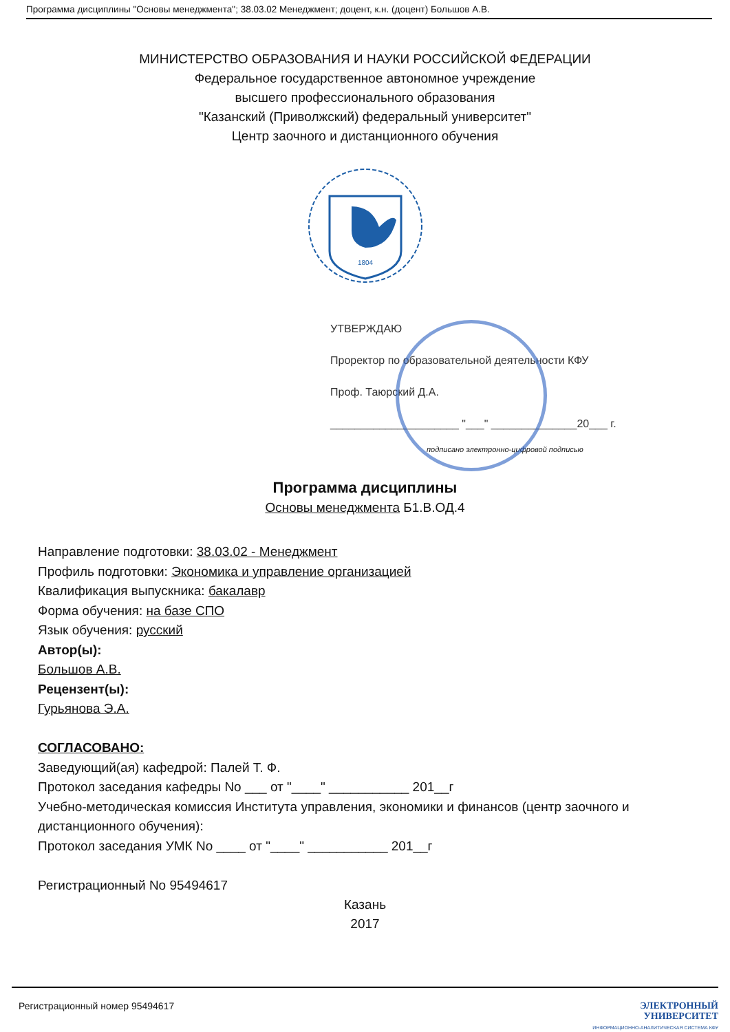Программа дисциплины "Основы менеджмента"; 38.03.02 Менеджмент; доцент, к.н. (доцент) Большов А.В.
МИНИСТЕРСТВО ОБРАЗОВАНИЯ И НАУКИ РОССИЙСКОЙ ФЕДЕРАЦИИ
Федеральное государственное автономное учреждение
высшего профессионального образования
"Казанский (Приволжский) федеральный университет"
Центр заочного и дистанционного обучения
1804
УТВЕРЖДАЮ
Проректор по образовательной деятельности КФУ
Проф. Таюрский Д.А.
_____________________ "___" ______________20___ г.
подписано электронно-цифровой подписью
Программа дисциплины
Основы менеджмента Б1.В.ОД.4
Направление подготовки: 38.03.02 - Менеджмент
Профиль подготовки: Экономика и управление организацией
Квалификация выпускника: бакалавр
Форма обучения: на базе СПО
Язык обучения: русский
Автор(ы):
Большов А.В.
Рецензент(ы):
Гурьянова Э.А.
СОГЛАСОВАНО:
Заведующий(ая) кафедрой: Палей Т. Ф.
Протокол заседания кафедры No ___ от "____" ___________ 201__г
Учебно-методическая комиссия Института управления, экономики и финансов (центр заочного и дистанционного обучения):
Протокол заседания УМК No ____ от "____" ___________ 201__г
Регистрационный No 95494617
Казань
2017
Регистрационный номер 95494617
ЭЛЕКТРОННЫЙ
УНИВЕРСИТЕТ
ИНФОРМАЦИОННО-АНАЛИТИЧЕСКАЯ СИСТЕМА КФУ